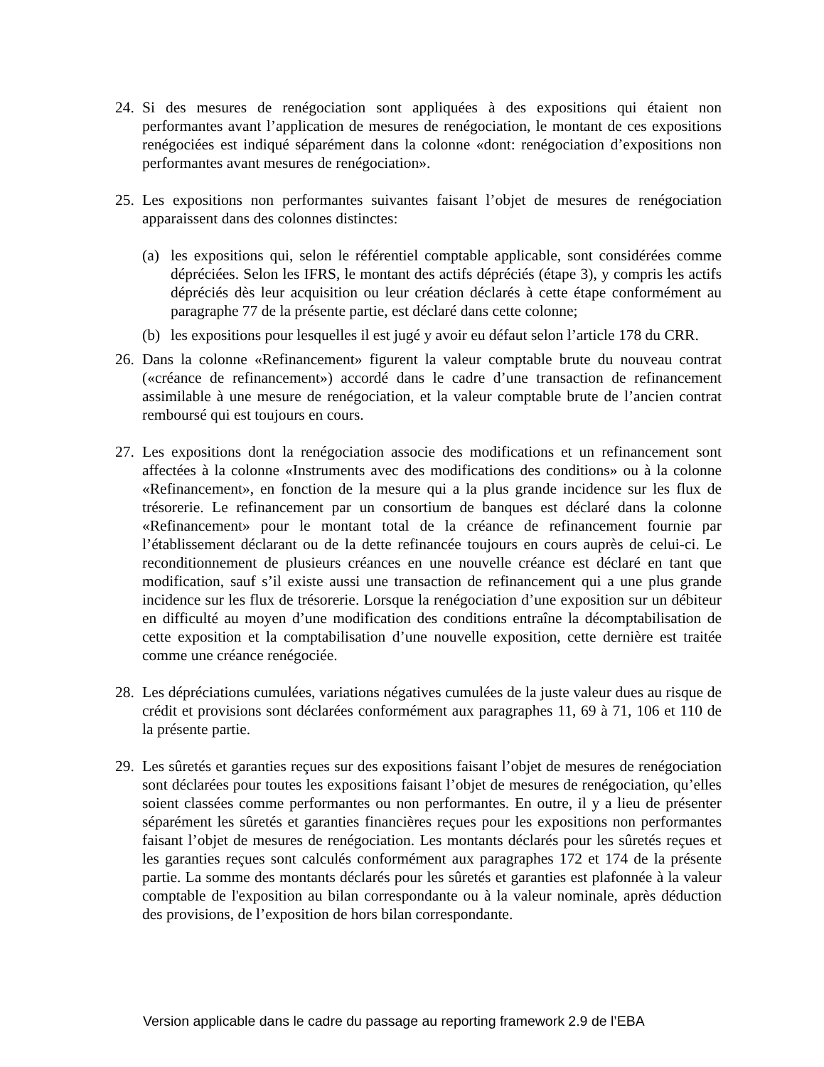24.
Si des mesures de renégociation sont appliquées à des expositions qui étaient non performantes avant l’application de mesures de renégociation, le montant de ces expositions renégociées est indiqué séparément dans la colonne «dont: renégociation d’expositions non performantes avant mesures de renégociation».
25.
Les expositions non performantes suivantes faisant l’objet de mesures de renégociation apparaissent dans des colonnes distinctes:
(a) les expositions qui, selon le référentiel comptable applicable, sont considérées comme dépréciées. Selon les IFRS, le montant des actifs dépréciés (étape 3), y compris les actifs dépréciés dès leur acquisition ou leur création déclarés à cette étape conformément au paragraphe 77 de la présente partie, est déclaré dans cette colonne;
(b) les expositions pour lesquelles il est jugé y avoir eu défaut selon l’article 178 du CRR.
26.
Dans la colonne «Refinancement» figurent la valeur comptable brute du nouveau contrat («créance de refinancement») accordé dans le cadre d’une transaction de refinancement assimilable à une mesure de renégociation, et la valeur comptable brute de l’ancien contrat remboursé qui est toujours en cours.
27.
Les expositions dont la renégociation associe des modifications et un refinancement sont affectées à la colonne «Instruments avec des modifications des conditions» ou à la colonne «Refinancement», en fonction de la mesure qui a la plus grande incidence sur les flux de trésorerie. Le refinancement par un consortium de banques est déclaré dans la colonne «Refinancement» pour le montant total de la créance de refinancement fournie par l’établissement déclarant ou de la dette refinancée toujours en cours auprès de celui-ci. Le reconditionnement de plusieurs créances en une nouvelle créance est déclaré en tant que modification, sauf s’il existe aussi une transaction de refinancement qui a une plus grande incidence sur les flux de trésorerie. Lorsque la renégociation d’une exposition sur un débiteur en difficulté au moyen d’une modification des conditions entraîne la décomptabilisation de cette exposition et la comptabilisation d’une nouvelle exposition, cette dernière est traitée comme une créance renégociée.
28.
Les dépréciations cumulées, variations négatives cumulées de la juste valeur dues au risque de crédit et provisions sont déclarées conformément aux paragraphes 11, 69 à 71, 106 et 110 de la présente partie.
29.
Les sûretés et garanties reçues sur des expositions faisant l’objet de mesures de renégociation sont déclarées pour toutes les expositions faisant l’objet de mesures de renégociation, qu’elles soient classées comme performantes ou non performantes. En outre, il y a lieu de présenter séparément les sûretés et garanties financières reçues pour les expositions non performantes faisant l’objet de mesures de renégociation. Les montants déclarés pour les sûretés reçues et les garanties reçues sont calculés conformément aux paragraphes 172 et 174 de la présente partie. La somme des montants déclarés pour les sûretés et garanties est plafonnée à la valeur comptable de l'exposition au bilan correspondante ou à la valeur nominale, après déduction des provisions, de l’exposition de hors bilan correspondante.
Version applicable dans le cadre du passage au reporting framework 2.9 de l’EBA